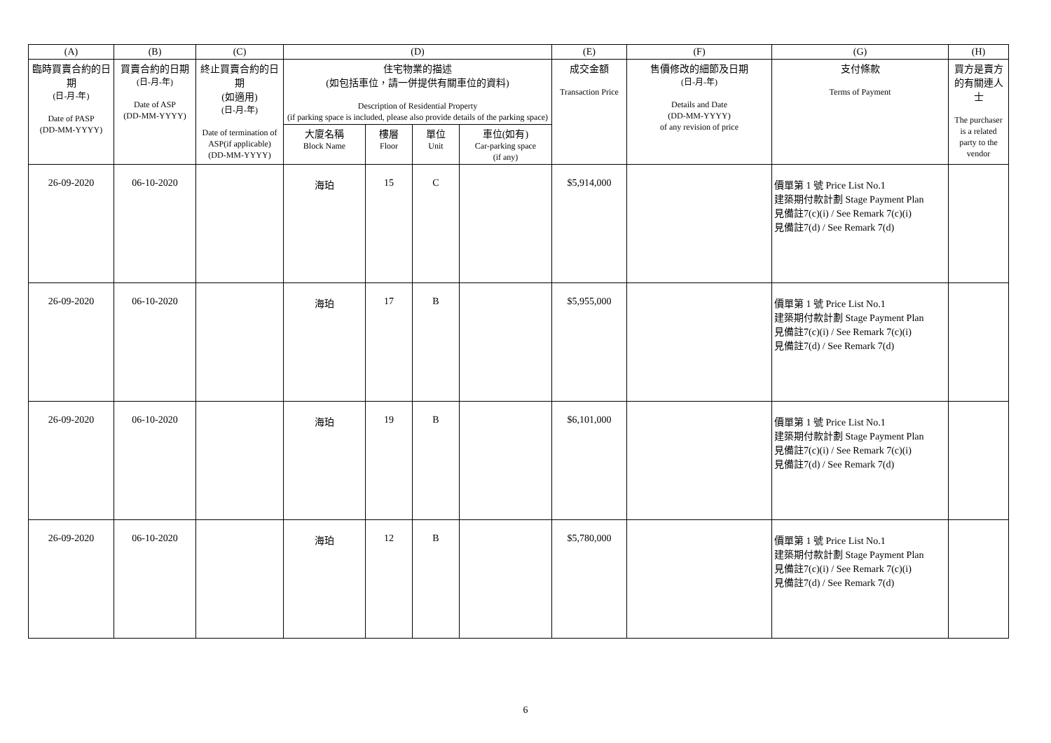| (A) | (B) | (C) | (D) | | | | (E) | (F) | (G) | (H) |
| --- | --- | --- | --- | --- | --- | --- | --- | --- | --- | --- |
| 臨時買賣合約的日期 (日-月-年) Date of PASP (DD-MM-YYYY) | 買賣合約的日期 (日-月-年) Date of ASP (DD-MM-YYYY) | 終止買賣合約的日期 (如適用) (日-月-年) Date of termination of ASP(if applicable) (DD-MM-YYYY) | 住宅物業的描述 (如包括車位，請一併提供有關車位的資料) Description of Residential Property (if parking space is included, please also provide details of the parking space) | | | | 成交金額 Transaction Price | 售價修改的細節及日期 (日-月-年) Details and Date (DD-MM-YYYY) of any revision of price | 支付條款 Terms of Payment | 買方是賣方的有關連人士 The purchaser is a related party to the vendor |
| | | | 大廈名稱 Block Name | 樓層 Floor | 單位 Unit | 車位(如有) Car-parking space (if any) | | | | |
| 26-09-2020 | 06-10-2020 | | 海珀 | 15 | C | | $5,914,000 | | 價單第 1 號 Price List No.1 建築期付款計劃 Stage Payment Plan 見備註7(c)(i) / See Remark 7(c)(i) 見備註7(d) / See Remark 7(d) | |
| 26-09-2020 | 06-10-2020 | | 海珀 | 17 | B | | $5,955,000 | | 價單第 1 號 Price List No.1 建築期付款計劃 Stage Payment Plan 見備註7(c)(i) / See Remark 7(c)(i) 見備註7(d) / See Remark 7(d) | |
| 26-09-2020 | 06-10-2020 | | 海珀 | 19 | B | | $6,101,000 | | 價單第 1 號 Price List No.1 建築期付款計劃 Stage Payment Plan 見備註7(c)(i) / See Remark 7(c)(i) 見備註7(d) / See Remark 7(d) | |
| 26-09-2020 | 06-10-2020 | | 海珀 | 12 | B | | $5,780,000 | | 價單第 1 號 Price List No.1 建築期付款計劃 Stage Payment Plan 見備註7(c)(i) / See Remark 7(c)(i) 見備註7(d) / See Remark 7(d) | |
6